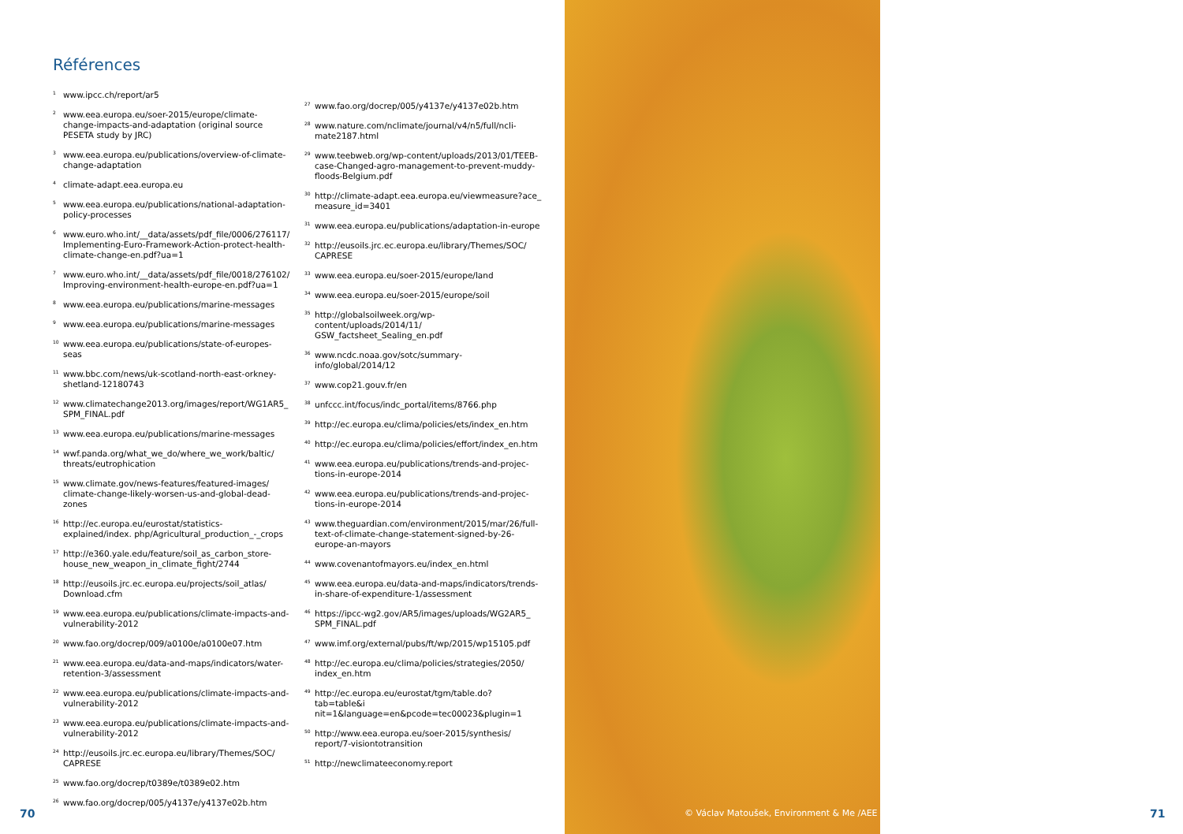Références
<sup>1</sup> www.ipcc.ch/report/ar5
<sup>2</sup> www.eea.europa.eu/soer-2015/europe/climate-change-impacts-and-adaptation (original source PESETA study by JRC)
<sup>3</sup> www.eea.europa.eu/publications/overview-of-climate-change-adaptation
<sup>4</sup> climate-adapt.eea.europa.eu
<sup>5</sup> www.eea.europa.eu/publications/national-adaptation-policy-processes
<sup>6</sup> www.euro.who.int/__data/assets/pdf_file/0006/276117/ Implementing-Euro-Framework-Action-protect-health-climate-change-en.pdf?ua=1
<sup>7</sup> www.euro.who.int/__data/assets/pdf_file/0018/276102/ Improving-environment-health-europe-en.pdf?ua=1
<sup>8</sup> www.eea.europa.eu/publications/marine-messages
<sup>9</sup> www.eea.europa.eu/publications/marine-messages
<sup>10</sup> www.eea.europa.eu/publications/state-of-europes-seas
<sup>11</sup> www.bbc.com/news/uk-scotland-north-east-orkney-shetland-12180743
<sup>12</sup> www.climatechange2013.org/images/report/WG1AR5_ SPM_FINAL.pdf
<sup>13</sup> www.eea.europa.eu/publications/marine-messages
<sup>14</sup> wwf.panda.org/what_we_do/where_we_work/baltic/ threats/eutrophication
<sup>15</sup> www.climate.gov/news-features/featured-images/ climate-change-likely-worsen-us-and-global-dead-zones
<sup>16</sup> http://ec.europa.eu/eurostat/statistics-explained/index. php/Agricultural_production_-_crops
<sup>17</sup> http://e360.yale.edu/feature/soil_as_carbon_store-house_new_weapon_in_climate_fight/2744
<sup>18</sup> http://eusoils.jrc.ec.europa.eu/projects/soil_atlas/ Download.cfm
<sup>19</sup> www.eea.europa.eu/publications/climate-impacts-and-vulnerability-2012
<sup>20</sup> www.fao.org/docrep/009/a0100e/a0100e07.htm
<sup>21</sup> www.eea.europa.eu/data-and-maps/indicators/water-retention-3/assessment
<sup>22</sup> www.eea.europa.eu/publications/climate-impacts-and-vulnerability-2012
<sup>23</sup> www.eea.europa.eu/publications/climate-impacts-and-vulnerability-2012
<sup>24</sup> http://eusoils.jrc.ec.europa.eu/library/Themes/SOC/ CAPRESE
<sup>25</sup> www.fao.org/docrep/t0389e/t0389e02.htm
<sup>26</sup> www.fao.org/docrep/005/y4137e/y4137e02b.htm
<sup>27</sup> www.fao.org/docrep/005/y4137e/y4137e02b.htm
<sup>28</sup> www.nature.com/nclimate/journal/v4/n5/full/ncli-mate2187.html
<sup>29</sup> www.teebweb.org/wp-content/uploads/2013/01/TEEB-case-Changed-agro-management-to-prevent-muddy-floods-Belgium.pdf
<sup>30</sup> http://climate-adapt.eea.europa.eu/viewmeasure?ace_ measure_id=3401
<sup>31</sup> www.eea.europa.eu/publications/adaptation-in-europe
<sup>32</sup> http://eusoils.jrc.ec.europa.eu/library/Themes/SOC/ CAPRESE
<sup>33</sup> www.eea.europa.eu/soer-2015/europe/land
<sup>34</sup> www.eea.europa.eu/soer-2015/europe/soil
<sup>35</sup> http://globalsoilweek.org/wp-content/uploads/2014/11/ GSW_factsheet_Sealing_en.pdf
<sup>36</sup> www.ncdc.noaa.gov/sotc/summary-info/global/2014/12
<sup>37</sup> www.cop21.gouv.fr/en
<sup>38</sup> unfccc.int/focus/indc_portal/items/8766.php
<sup>39</sup> http://ec.europa.eu/clima/policies/ets/index_en.htm
<sup>40</sup> http://ec.europa.eu/clima/policies/effort/index_en.htm
<sup>41</sup> www.eea.europa.eu/publications/trends-and-projec-tions-in-europe-2014
<sup>42</sup> www.eea.europa.eu/publications/trends-and-projec-tions-in-europe-2014
<sup>43</sup> www.theguardian.com/environment/2015/mar/26/full-text-of-climate-change-statement-signed-by-26-europe-an-mayors
<sup>44</sup> www.covenantofmayors.eu/index_en.html
<sup>45</sup> www.eea.europa.eu/data-and-maps/indicators/trends-in-share-of-expenditure-1/assessment
<sup>46</sup> https://ipcc-wg2.gov/AR5/images/uploads/WG2AR5_ SPM_FINAL.pdf
<sup>47</sup> www.imf.org/external/pubs/ft/wp/2015/wp15105.pdf
<sup>48</sup> http://ec.europa.eu/clima/policies/strategies/2050/ index_en.htm
<sup>49</sup> http://ec.europa.eu/eurostat/tgm/table.do?tab=table&i nit=1&language=en&pcode=tec00023&plugin=1
<sup>50</sup> http://www.eea.europa.eu/soer-2015/synthesis/ report/7-visiontotransition
<sup>51</sup> http://newclimateeconomy.report
70
© Václav Matoušek, Environment & Me /AEE
71